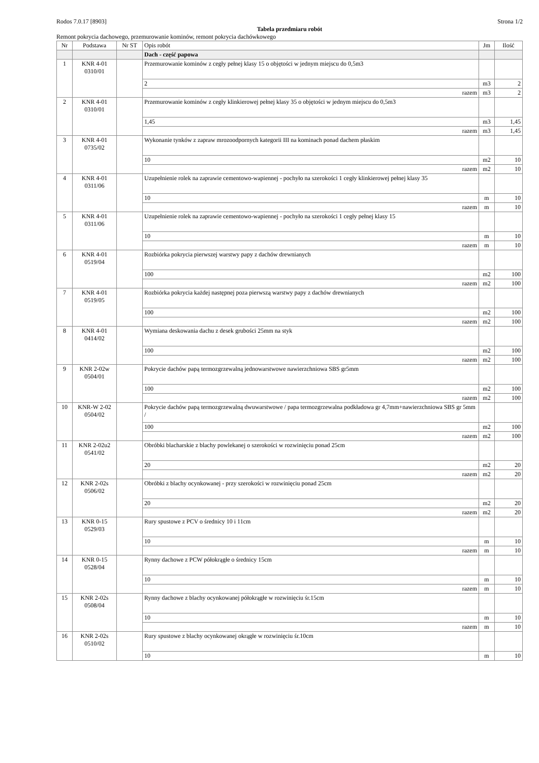Rodos 7.0.17 [8903] Strona 1/2
Tabela przedmiaru robót
Remont pokrycia dachowego, przemurowanie kominów, remont pokrycia dachówkowego
| Nr | Podstawa | Nr ST | Opis robót | Jm | Ilość |
| --- | --- | --- | --- | --- | --- |
| | | | Dach - część papowa | | |
| 1 | KNR 4-01 0310/01 | | Przemurowanie kominów z cegły pełnej klasy 15 o objętości w jednym miejscu do 0,5m3 | | |
| | | | 2 | m3 | 2 |
| | | | razem | m3 | 2 |
| 2 | KNR 4-01 0310/01 | | Przemurowanie kominów z cegły klinkierowej pełnej klasy 35 o objętości w jednym miejscu do 0,5m3 | | |
| | | | 1,45 | m3 | 1,45 |
| | | | razem | m3 | 1,45 |
| 3 | KNR 4-01 0735/02 | | Wykonanie tynków z zapraw mrozoodpornych kategorii III na kominach ponad dachem płaskim | | |
| | | | 10 | m2 | 10 |
| | | | razem | m2 | 10 |
| 4 | KNR 4-01 0311/06 | | Uzupełnienie rolek na zaprawie cementowo-wapiennej - pochyło na szerokości 1 cegły klinkierowej pełnej klasy 35 | | |
| | | | 10 | m | 10 |
| | | | razem | m | 10 |
| 5 | KNR 4-01 0311/06 | | Uzupełnienie rolek na zaprawie cementowo-wapiennej - pochyło na szerokości 1 cegły pełnej klasy 15 | | |
| | | | 10 | m | 10 |
| | | | razem | m | 10 |
| 6 | KNR 4-01 0519/04 | | Rozbiórka pokrycia pierwszej warstwy papy z dachów drewnianych | | |
| | | | 100 | m2 | 100 |
| | | | razem | m2 | 100 |
| 7 | KNR 4-01 0519/05 | | Rozbiórka pokrycia każdej następnej poza pierwszą warstwy papy z dachów drewnianych | | |
| | | | 100 | m2 | 100 |
| | | | razem | m2 | 100 |
| 8 | KNR 4-01 0414/02 | | Wymiana deskowania dachu z desek grubości 25mm na styk | | |
| | | | 100 | m2 | 100 |
| | | | razem | m2 | 100 |
| 9 | KNR 2-02w 0504/01 | | Pokrycie dachów papą termozgrzewalną jednowarstwowe nawierzchniowa SBS gr5mm | | |
| | | | 100 | m2 | 100 |
| | | | razem | m2 | 100 |
| 10 | KNR-W 2-02 0504/02 | | Pokrycie dachów papą termozgrzewalną dwuwarstwowe / papa termozgrzewalna podkładowa gr 4,7mm+nawierzchniowa SBS gr 5mm / | | |
| | | | 100 | m2 | 100 |
| | | | razem | m2 | 100 |
| 11 | KNR 2-02u2 0541/02 | | Obróbki blacharskie z blachy powlekanej o szerokości w rozwinięciu ponad 25cm | | |
| | | | 20 | m2 | 20 |
| | | | razem | m2 | 20 |
| 12 | KNR 2-02s 0506/02 | | Obróbki z blachy ocynkowanej - przy szerokości w rozwinięciu ponad 25cm | | |
| | | | 20 | m2 | 20 |
| | | | razem | m2 | 20 |
| 13 | KNR 0-15 0529/03 | | Rury spustowe z PCV o średnicy 10 i 11cm | | |
| | | | 10 | m | 10 |
| | | | razem | m | 10 |
| 14 | KNR 0-15 0528/04 | | Rynny dachowe z PCW półokrągłe o średnicy 15cm | | |
| | | | 10 | m | 10 |
| | | | razem | m | 10 |
| 15 | KNR 2-02s 0508/04 | | Rynny dachowe z blachy ocynkowanej półokrągłe w rozwinięciu śr.15cm | | |
| | | | 10 | m | 10 |
| | | | razem | m | 10 |
| 16 | KNR 2-02s 0510/02 | | Rury spustowe z blachy ocynkowanej okrągłe w rozwinięciu śr.10cm | | |
| | | | 10 | m | 10 |